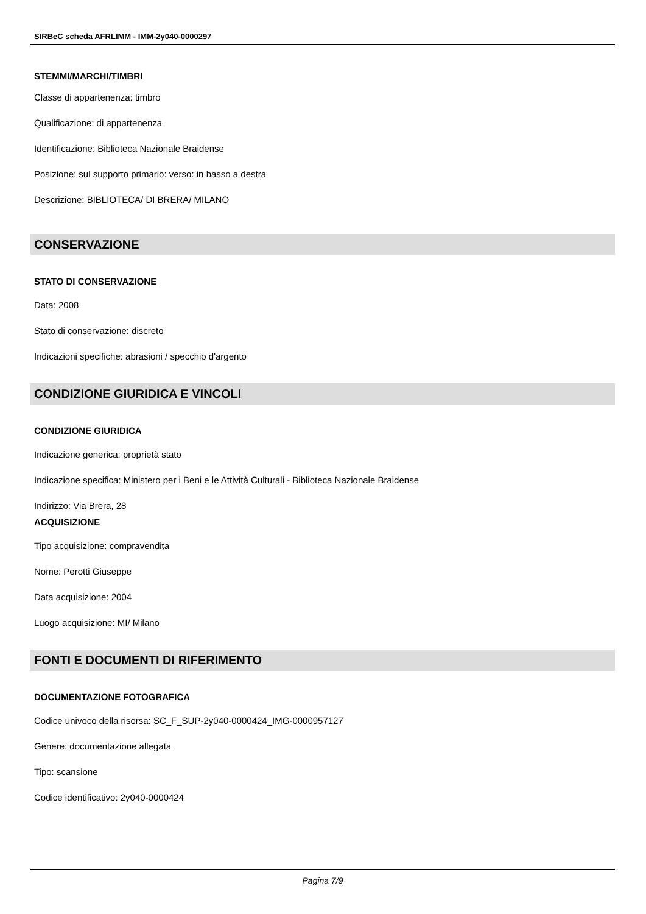SIRBeC scheda AFRLIMM - IMM-2y040-0000297
STEMMI/MARCHI/TIMBRI
Classe di appartenenza: timbro
Qualificazione: di appartenenza
Identificazione: Biblioteca Nazionale Braidense
Posizione: sul supporto primario: verso: in basso a destra
Descrizione: BIBLIOTECA/ DI BRERA/ MILANO
CONSERVAZIONE
STATO DI CONSERVAZIONE
Data: 2008
Stato di conservazione: discreto
Indicazioni specifiche: abrasioni / specchio d'argento
CONDIZIONE GIURIDICA E VINCOLI
CONDIZIONE GIURIDICA
Indicazione generica: proprietà stato
Indicazione specifica: Ministero per i Beni e le Attività Culturali - Biblioteca Nazionale Braidense
Indirizzo: Via Brera, 28
ACQUISIZIONE
Tipo acquisizione: compravendita
Nome: Perotti Giuseppe
Data acquisizione: 2004
Luogo acquisizione: MI/ Milano
FONTI E DOCUMENTI DI RIFERIMENTO
DOCUMENTAZIONE FOTOGRAFICA
Codice univoco della risorsa: SC_F_SUP-2y040-0000424_IMG-0000957127
Genere: documentazione allegata
Tipo: scansione
Codice identificativo: 2y040-0000424
Pagina 7/9